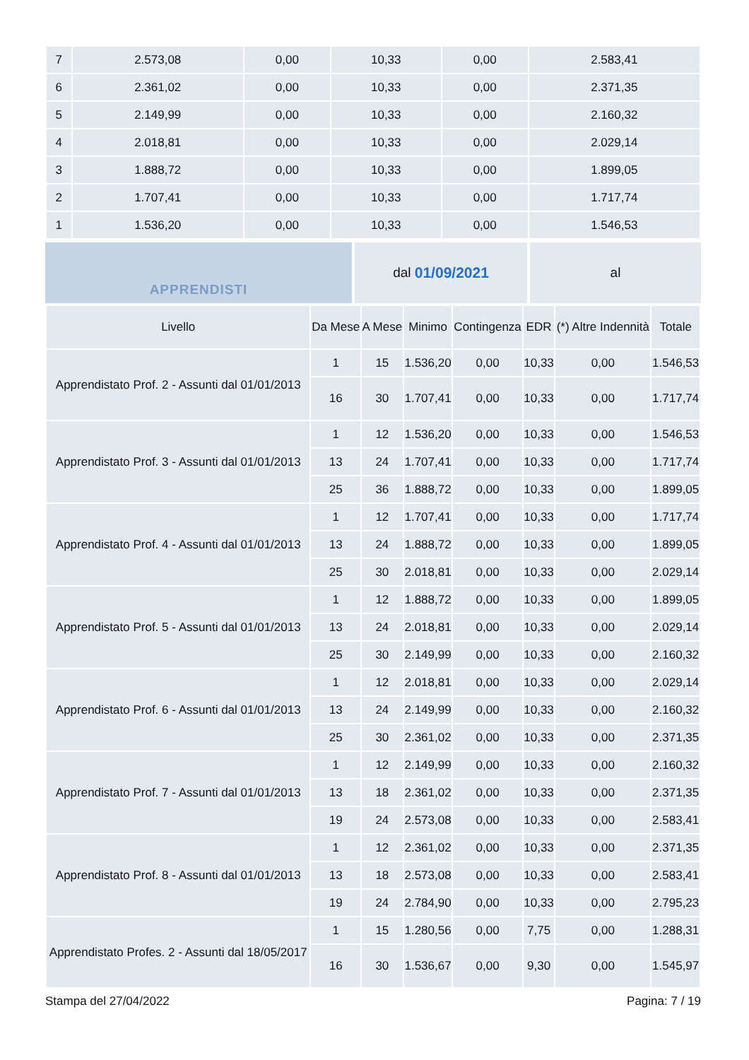| 7 | 2.573,08 | 0,00 | 10,33 | 0,00 | 2.583,41 |
| 6 | 2.361,02 | 0,00 | 10,33 | 0,00 | 2.371,35 |
| 5 | 2.149,99 | 0,00 | 10,33 | 0,00 | 2.160,32 |
| 4 | 2.018,81 | 0,00 | 10,33 | 0,00 | 2.029,14 |
| 3 | 1.888,72 | 0,00 | 10,33 | 0,00 | 1.899,05 |
| 2 | 1.707,41 | 0,00 | 10,33 | 0,00 | 1.717,74 |
| 1 | 1.536,20 | 0,00 | 10,33 | 0,00 | 1.546,53 |
APPRENDISTI dal 01/09/2021 al
| Livello | Da Mese | A Mese | Minimo | Contingenza | EDR | (*) Altre Indennità | Totale |
| --- | --- | --- | --- | --- | --- | --- | --- |
| Apprendistato Prof. 2 - Assunti dal 01/01/2013 | 1 | 15 | 1.536,20 | 0,00 | 10,33 | 0,00 | 1.546,53 |
| | 16 | 30 | 1.707,41 | 0,00 | 10,33 | 0,00 | 1.717,74 |
| Apprendistato Prof. 3 - Assunti dal 01/01/2013 | 1 | 12 | 1.536,20 | 0,00 | 10,33 | 0,00 | 1.546,53 |
| | 13 | 24 | 1.707,41 | 0,00 | 10,33 | 0,00 | 1.717,74 |
| | 25 | 36 | 1.888,72 | 0,00 | 10,33 | 0,00 | 1.899,05 |
| Apprendistato Prof. 4 - Assunti dal 01/01/2013 | 1 | 12 | 1.707,41 | 0,00 | 10,33 | 0,00 | 1.717,74 |
| | 13 | 24 | 1.888,72 | 0,00 | 10,33 | 0,00 | 1.899,05 |
| | 25 | 30 | 2.018,81 | 0,00 | 10,33 | 0,00 | 2.029,14 |
| Apprendistato Prof. 5 - Assunti dal 01/01/2013 | 1 | 12 | 1.888,72 | 0,00 | 10,33 | 0,00 | 1.899,05 |
| | 13 | 24 | 2.018,81 | 0,00 | 10,33 | 0,00 | 2.029,14 |
| | 25 | 30 | 2.149,99 | 0,00 | 10,33 | 0,00 | 2.160,32 |
| Apprendistato Prof. 6 - Assunti dal 01/01/2013 | 1 | 12 | 2.018,81 | 0,00 | 10,33 | 0,00 | 2.029,14 |
| | 13 | 24 | 2.149,99 | 0,00 | 10,33 | 0,00 | 2.160,32 |
| | 25 | 30 | 2.361,02 | 0,00 | 10,33 | 0,00 | 2.371,35 |
| Apprendistato Prof. 7 - Assunti dal 01/01/2013 | 1 | 12 | 2.149,99 | 0,00 | 10,33 | 0,00 | 2.160,32 |
| | 13 | 18 | 2.361,02 | 0,00 | 10,33 | 0,00 | 2.371,35 |
| | 19 | 24 | 2.573,08 | 0,00 | 10,33 | 0,00 | 2.583,41 |
| Apprendistato Prof. 8 - Assunti dal 01/01/2013 | 1 | 12 | 2.361,02 | 0,00 | 10,33 | 0,00 | 2.371,35 |
| | 13 | 18 | 2.573,08 | 0,00 | 10,33 | 0,00 | 2.583,41 |
| | 19 | 24 | 2.784,90 | 0,00 | 10,33 | 0,00 | 2.795,23 |
| Apprendistato Profes. 2 - Assunti dal 18/05/2017 | 1 | 15 | 1.280,56 | 0,00 | 7,75 | 0,00 | 1.288,31 |
| | 16 | 30 | 1.536,67 | 0,00 | 9,30 | 0,00 | 1.545,97 |
Stampa del 27/04/2022 Pagina: 7 / 19